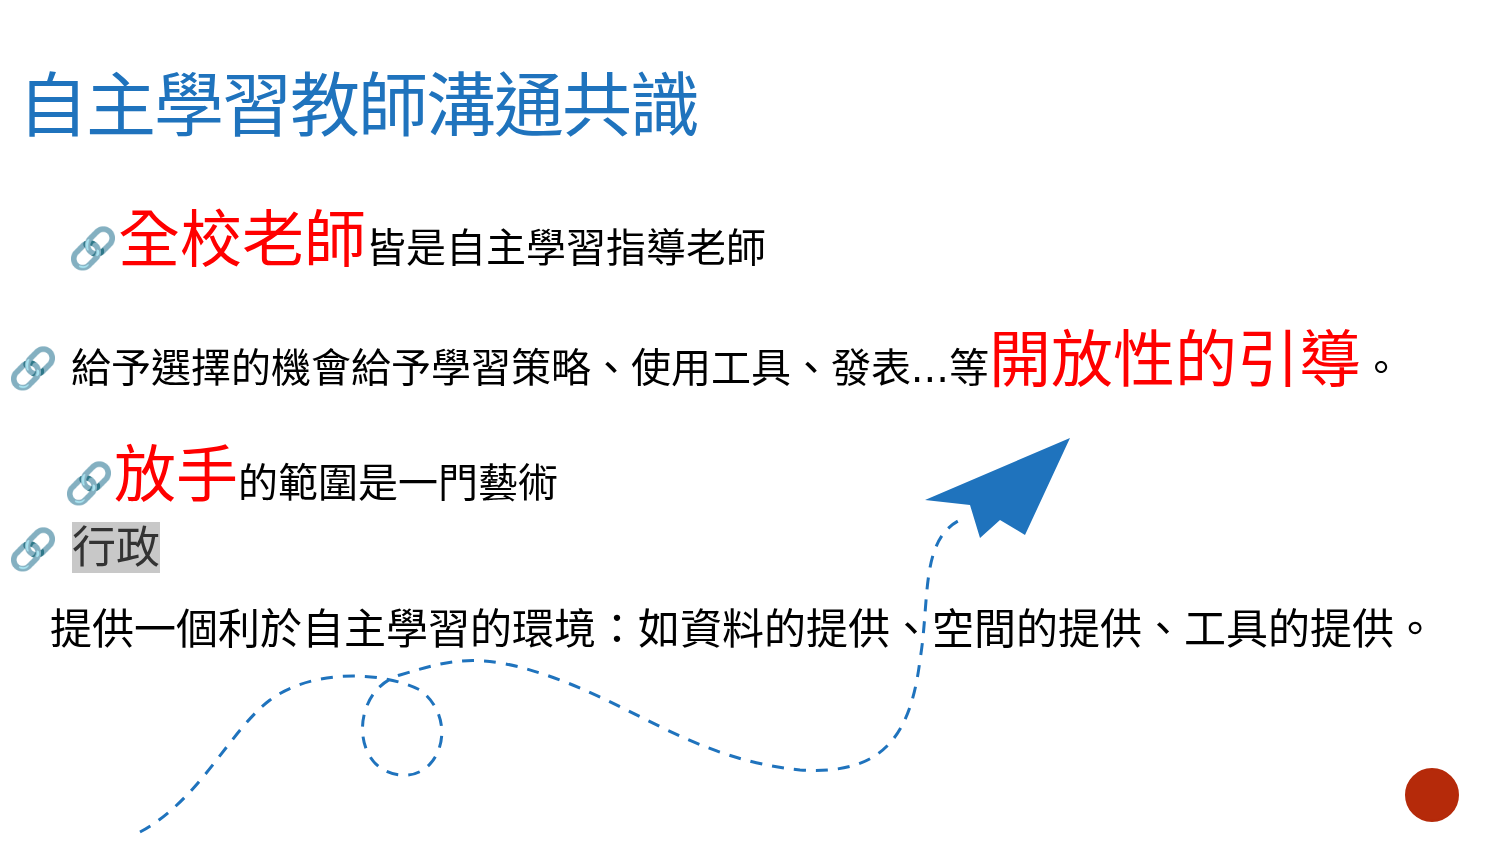自主學習教師溝通共識
🔗全校老師皆是自主學習指導老師
🔗 給予選擇的機會給予學習策略、使用工具、發表...等開放性的引導。
🔗放手的範圍是一門藝術
🔗 行政
提供一個利於自主學習的環境：如資料的提供、空間的提供、工具的提供。